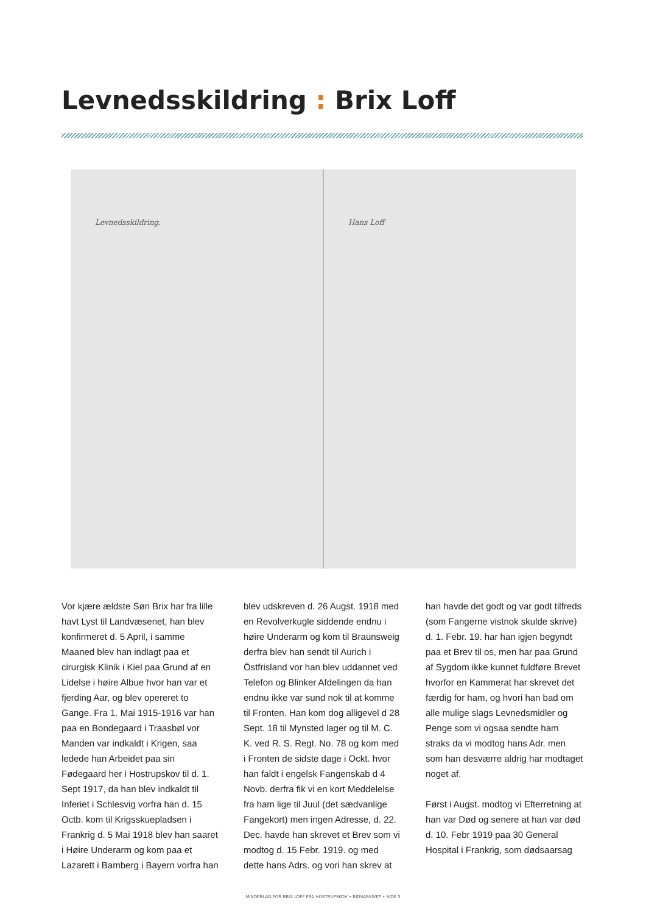Levnedsskildring : Brix Loff
Levnedsskildring. Hans Loff
Vor kjære ældste Søn Brix har fra lille havt Lyst til Landvæsenet, han blev konfirmeret d. 5 April, i samme Maaned blev han indlagt paa et cirurgisk Klinik i Kiel paa Grund af en Lidelse i høire Albue hvor han var et fjerding Aar, og blev opereret to Gange. Fra 1. Mai 1915-1916 var han paa en Bondegaard i Traasbøl vor Manden var indkaldt i Krigen, saa ledede han Arbeidet paa sin Fødegaard her i Hostrupskov til d. 1. Sept 1917, da han blev indkaldt til Inferiet i Schlesvig vorfra han d. 15 Octb. kom til Krigsskuepladsen i Frankrig d. 5 Mai 1918 blev han saaret i Høire Underarm og kom paa et Lazarett i Bamberg i Bayern vorfra han blev udskreven d. 26 Augst. 1918 med en Revolverkugle siddende endnu i høire Underarm og kom til Braunsweig derfra blev han sendt til Aurich i Östfrisland vor han blev uddannet ved Telefon og Blinker Afdelingen da han endnu ikke var sund nok til at komme til Fronten. Han kom dog alligevel d 28 Sept. 18 til Mynsted lager og til M. C. K. ved R. S. Regt. No. 78 og kom med i Fronten de sidste dage i Ockt. hvor han faldt i engelsk Fangenskab d 4 Novb. derfra fik vi en kort Meddelelse fra ham lige til Juul (det sædvanlige Fangekort) men ingen Adresse, d. 22. Dec. havde han skrevet et Brev som vi modtog d. 15 Febr. 1919. og med dette hans Adrs. og vori han skrev at han havde det godt og var godt tilfreds (som Fangerne vistnok skulde skrive) d. 1. Febr. 19. har han igjen begyndt paa et Brev til os, men har paa Grund af Sygdom ikke kunnet fuldføre Brevet hvorfor en Kammerat har skrevet det færdig for ham, og hvori han bad om alle mulige slags Levnedsmidler og Penge som vi ogsaa sendte ham straks da vi modtog hans Adr. men som han desværre aldrig har modtaget noget af.
Først i Augst. modtog vi Efterretning at han var Død og senere at han var død d. 10. Febr 1919 paa 30 General Hospital i Frankrig, som dødsaarsag
MINDEBLAD FOR BRIX LOFF FRA HOSTRUPSKOV • RIGSARKIVET • SIDE 3